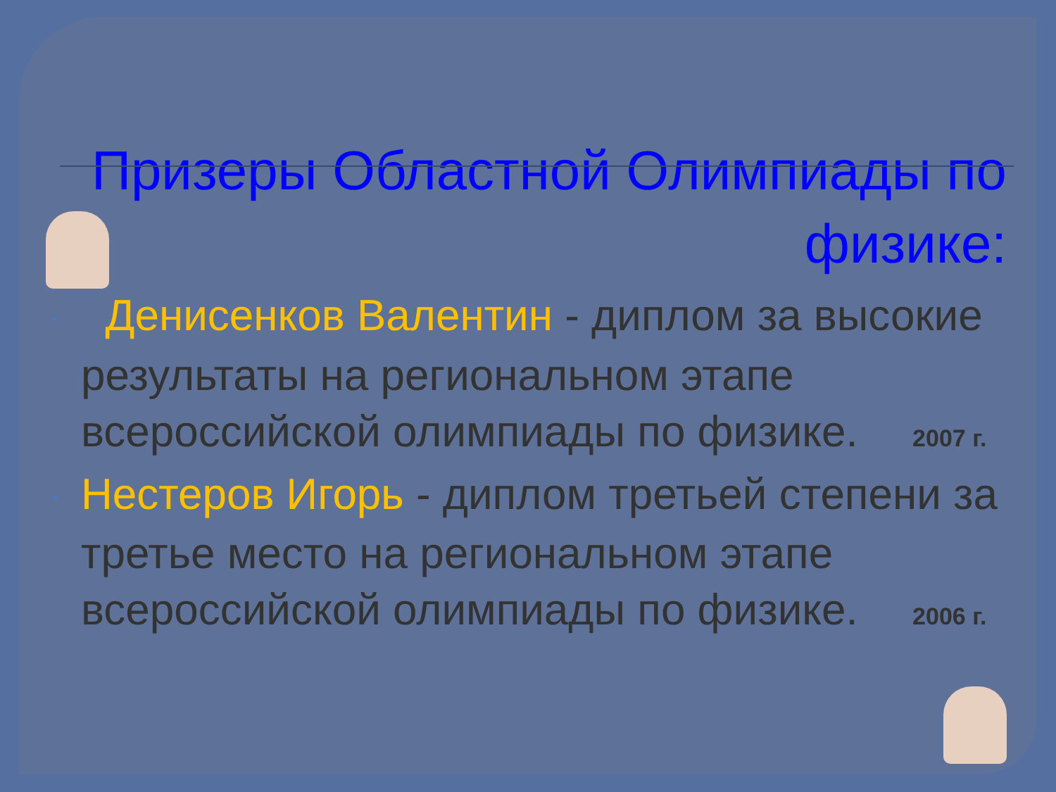Призеры Областной Олимпиады по физике:
• Денисенков Валентин - диплом за высокие результаты на региональном этапе всероссийской олимпиады по физике. 2007 г.
• Нестеров Игорь - диплом третьей степени за третье место на региональном этапе всероссийской олимпиады по физике. 2006 г.